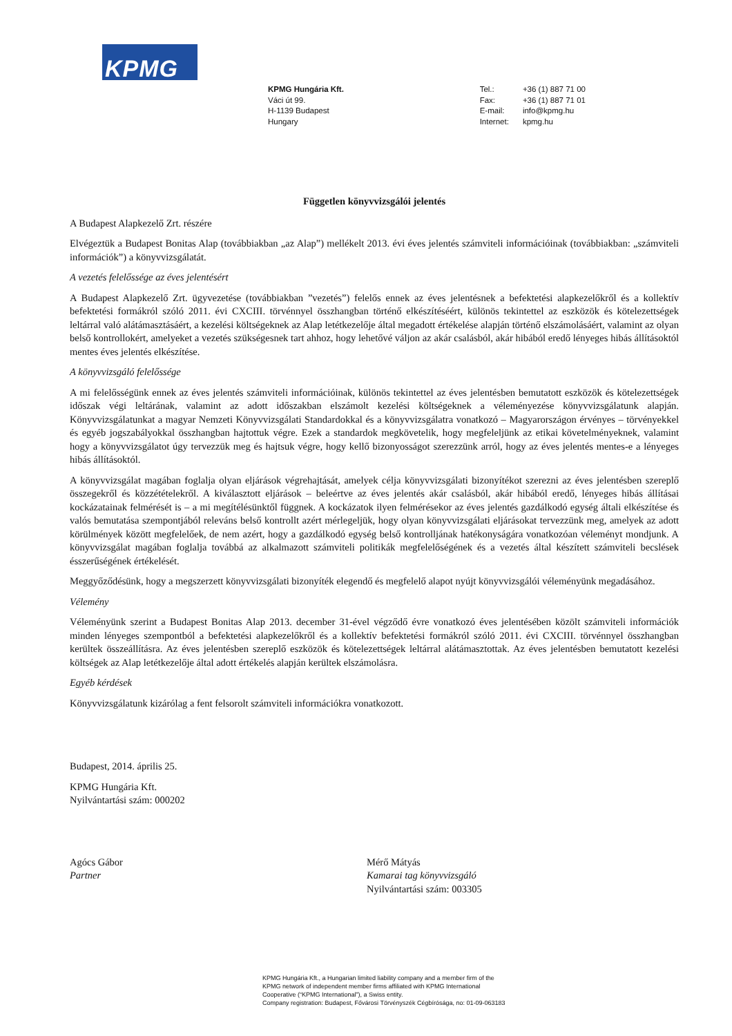KPMG
KPMG Hungária Kft.
Váci út 99.
H-1139 Budapest
Hungary
| Tel.: | +36 (1) 887 71 00 |
| Fax: | +36 (1) 887 71 01 |
| E-mail: | info@kpmg.hu |
| Internet: | kpmg.hu |
Független könyvvizsgálói jelentés
A Budapest Alapkezelő Zrt. részére
Elvégeztük a Budapest Bonitas Alap (továbbiakban „az Alap”) mellékelt 2013. évi éves jelentés számviteli információinak (továbbiakban: „számviteli információk”) a könyvvizsgálatát.
A vezetés felelőssége az éves jelentésért
A Budapest Alapkezelő Zrt. ügyvezetése (továbbiakban ”vezetés”) felelős ennek az éves jelentésnek a befektetési alapkezelőkről és a kollektív befektetési formákról szóló 2011. évi CXCIII. törvénnyel összhangban történő elkészítéséért, különös tekintettel az eszközök és kötelezettségek leltárral való alátámasztásáért, a kezelési költségeknek az Alap letétkezelője által megadott értékelése alapján történő elszámolásáért, valamint az olyan belső kontrollokért, amelyeket a vezetés szükségesnek tart ahhoz, hogy lehetővé váljon az akár csalásból, akár hibából eredő lényeges hibás állításoktól mentes éves jelentés elkészítése.
A könyvvizsgáló felelőssége
A mi felelősségünk ennek az éves jelentés számviteli információinak, különös tekintettel az éves jelentésben bemutatott eszközök és kötelezettségek időszak végi leltárának, valamint az adott időszakban elszámolt kezelési költségeknek a véleményezése könyvvizsgálatunk alapján. Könyvvizsgálatunkat a magyar Nemzeti Könyvvizsgálati Standardokkal és a könyvvizsgálatra vonatkozó – Magyarországon érvényes – törvényekkel és egyéb jogszabályokkal összhangban hajtottuk végre. Ezek a standardok megkövetelik, hogy megfeleljünk az etikai követelményeknek, valamint hogy a könyvvizsgálatot úgy tervezzük meg és hajtsuk végre, hogy kellő bizonyosságot szerezzünk arról, hogy az éves jelentés mentes-e a lényeges hibás állításoktól.
A könyvvizsgálat magában foglalja olyan eljárások végrehajtását, amelyek célja könyvvizsgálati bizonyítékot szerezni az éves jelentésben szereplő összegekről és közzétételekről. A kiválasztott eljárások – beleértve az éves jelentés akár csalásból, akár hibából eredő, lényeges hibás állításai kockázatainak felmérését is – a mi megítélésünktől függnek. A kockázatok ilyen felmérésekor az éves jelentés gazdálkodó egység általi elkészítése és valós bemutatása szempontjából releváns belső kontrollt azért mérlegeljük, hogy olyan könyvvizsgálati eljárásokat tervezzünk meg, amelyek az adott körülmények között megfelelőek, de nem azért, hogy a gazdálkodó egység belső kontrolljának hatékonyságára vonatkozóan véleményt mondjunk. A könyvvizsgálat magában foglalja továbbá az alkalmazott számviteli politikák megfelelőségének és a vezetés által készített számviteli becslések ésszerűségének értékelését.
Meggyőződésünk, hogy a megszerzett könyvvizsgálati bizonyíték elegendő és megfelelő alapot nyújt könyvvizsgálói véleményünk megadásához.
Vélemény
Véleményünk szerint a Budapest Bonitas Alap 2013. december 31-ével végződő évre vonatkozó éves jelentésében közölt számviteli információk minden lényeges szempontból a befektetési alapkezelőkről és a kollektív befektetési formákról szóló 2011. évi CXCIII. törvénnyel összhangban kerültek összeállításra. Az éves jelentésben szereplő eszközök és kötelezettségek leltárral alátámasztottak. Az éves jelentésben bemutatott kezelési költségek az Alap letétkezelője által adott értékelés alapján kerültek elszámolásra.
Egyéb kérdések
Könyvvizsgálatunk kizárólag a fent felsorolt számviteli információkra vonatkozott.
Budapest, 2014. április 25.
KPMG Hungária Kft.
Nyilvántartási szám: 000202
Agócs Gábor
Partner
Mérő Mátyás
Kamarai tag könyvvizsgáló
Nyilvántartási szám: 003305
KPMG Hungária Kft., a Hungarian limited liability company and a member firm of the
KPMG network of independent member firms affiliated with KPMG International
Cooperative (“KPMG International”), a Swiss entity.
Company registration: Budapest, Fővárosi Törvényszék Cégbírósága, no: 01-09-063183